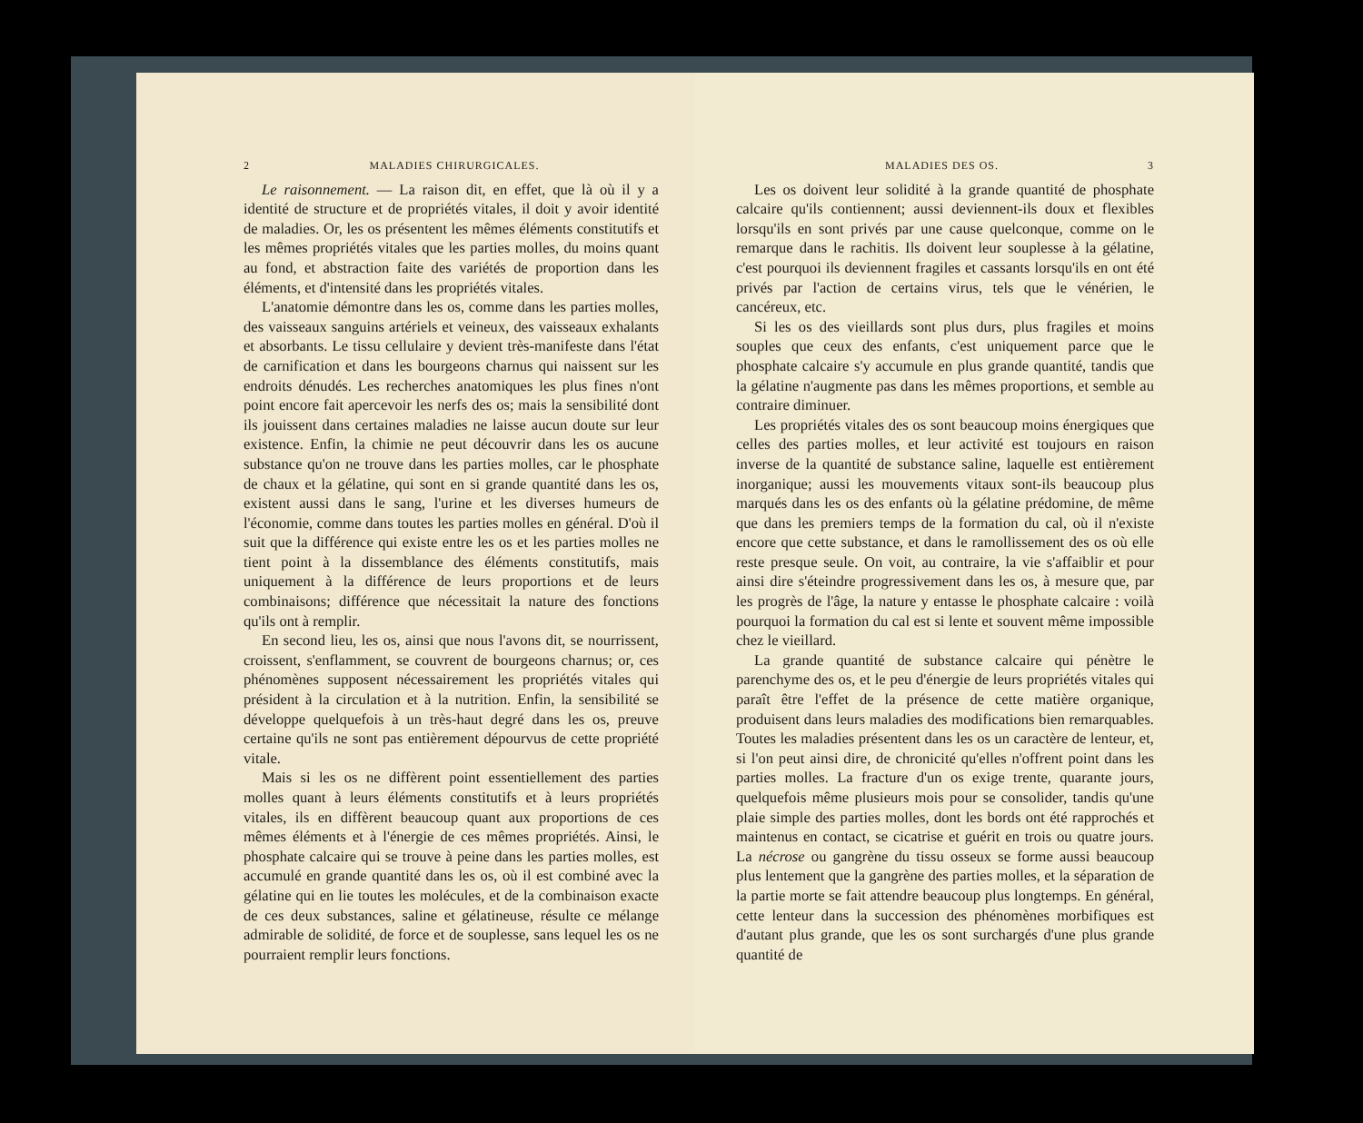2 MALADIES CHIRURGICALES.
Le raisonnement. — La raison dit, en effet, que là où il y a identité de structure et de propriétés vitales, il doit y avoir identité de maladies. Or, les os présentent les mêmes éléments constitutifs et les mêmes propriétés vitales que les parties molles, du moins quant au fond, et abstraction faite des variétés de proportion dans les éléments, et d'intensité dans les propriétés vitales.
L'anatomie démontre dans les os, comme dans les parties molles, des vaisseaux sanguins artériels et veineux, des vaisseaux exhalants et absorbants. Le tissu cellulaire y devient très-manifeste dans l'état de carnification et dans les bourgeons charnus qui naissent sur les endroits dénudés. Les recherches anatomiques les plus fines n'ont point encore fait apercevoir les nerfs des os; mais la sensibilité dont ils jouissent dans certaines maladies ne laisse aucun doute sur leur existence. Enfin, la chimie ne peut découvrir dans les os aucune substance qu'on ne trouve dans les parties molles, car le phosphate de chaux et la gélatine, qui sont en si grande quantité dans les os, existent aussi dans le sang, l'urine et les diverses humeurs de l'économie, comme dans toutes les parties molles en général. D'où il suit que la différence qui existe entre les os et les parties molles ne tient point à la dissemblance des éléments constitutifs, mais uniquement à la différence de leurs proportions et de leurs combinaisons; différence que nécessitait la nature des fonctions qu'ils ont à remplir.
En second lieu, les os, ainsi que nous l'avons dit, se nourrissent, croissent, s'enflamment, se couvrent de bourgeons charnus; or, ces phénomènes supposent nécessairement les propriétés vitales qui président à la circulation et à la nutrition. Enfin, la sensibilité se développe quelquefois à un très-haut degré dans les os, preuve certaine qu'ils ne sont pas entièrement dépourvus de cette propriété vitale.
Mais si les os ne diffèrent point essentiellement des parties molles quant à leurs éléments constitutifs et à leurs propriétés vitales, ils en diffèrent beaucoup quant aux proportions de ces mêmes éléments et à l'énergie de ces mêmes propriétés. Ainsi, le phosphate calcaire qui se trouve à peine dans les parties molles, est accumulé en grande quantité dans les os, où il est combiné avec la gélatine qui en lie toutes les molécules, et de la combinaison exacte de ces deux substances, saline et gélatineuse, résulte ce mélange admirable de solidité, de force et de souplesse, sans lequel les os ne pourraient remplir leurs fonctions.
MALADIES DES OS. 3
Les os doivent leur solidité à la grande quantité de phosphate calcaire qu'ils contiennent; aussi deviennent-ils doux et flexibles lorsqu'ils en sont privés par une cause quelconque, comme on le remarque dans le rachitis. Ils doivent leur souplesse à la gélatine, c'est pourquoi ils deviennent fragiles et cassants lorsqu'ils en ont été privés par l'action de certains virus, tels que le vénérien, le cancéreux, etc.
Si les os des vieillards sont plus durs, plus fragiles et moins souples que ceux des enfants, c'est uniquement parce que le phosphate calcaire s'y accumule en plus grande quantité, tandis que la gélatine n'augmente pas dans les mêmes proportions, et semble au contraire diminuer.
Les propriétés vitales des os sont beaucoup moins énergiques que celles des parties molles, et leur activité est toujours en raison inverse de la quantité de substance saline, laquelle est entièrement inorganique; aussi les mouvements vitaux sont-ils beaucoup plus marqués dans les os des enfants où la gélatine prédomine, de même que dans les premiers temps de la formation du cal, où il n'existe encore que cette substance, et dans le ramollissement des os où elle reste presque seule. On voit, au contraire, la vie s'affaiblir et pour ainsi dire s'éteindre progressivement dans les os, à mesure que, par les progrès de l'âge, la nature y entasse le phosphate calcaire : voilà pourquoi la formation du cal est si lente et souvent même impossible chez le vieillard.
La grande quantité de substance calcaire qui pénètre le parenchyme des os, et le peu d'énergie de leurs propriétés vitales qui paraît être l'effet de la présence de cette matière organique, produisent dans leurs maladies des modifications bien remarquables. Toutes les maladies présentent dans les os un caractère de lenteur, et, si l'on peut ainsi dire, de chronicité qu'elles n'offrent point dans les parties molles. La fracture d'un os exige trente, quarante jours, quelquefois même plusieurs mois pour se consolider, tandis qu'une plaie simple des parties molles, dont les bords ont été rapprochés et maintenus en contact, se cicatrise et guérit en trois ou quatre jours. La nécrose ou gangrène du tissu osseux se forme aussi beaucoup plus lentement que la gangrène des parties molles, et la séparation de la partie morte se fait attendre beaucoup plus longtemps. En général, cette lenteur dans la succession des phénomènes morbifiques est d'autant plus grande, que les os sont surchargés d'une plus grande quantité de